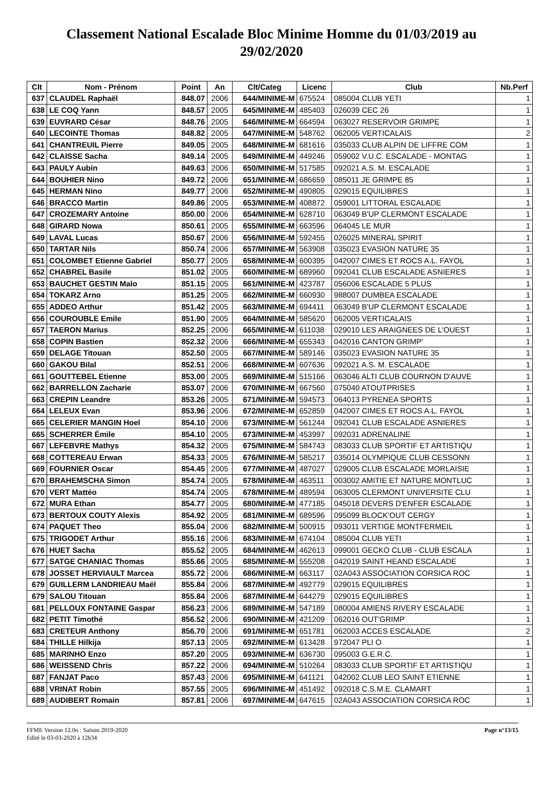Classement National Escalade Bloc Minime Homme du 01/03/2019 au 29/02/2020
| Clt | Nom - Prénom | Point | An | Clt/Categ | Licenc | Club | Nb.Perf |
| --- | --- | --- | --- | --- | --- | --- | --- |
| 637 | CLAUDEL Raphaël | 848.07 | 2006 | 644/MINIME-M | 675524 | 085004 CLUB YETI | 1 |
| 638 | LE COQ Yann | 848.57 | 2005 | 645/MINIME-M | 485403 | 026039 CEC 26 | 1 |
| 639 | EUVRARD César | 848.76 | 2005 | 646/MINIME-M | 664594 | 063027 RESERVOIR GRIMPE | 1 |
| 640 | LECOINTE Thomas | 848.82 | 2005 | 647/MINIME-M | 548762 | 062005 VERTICALAIS | 2 |
| 641 | CHANTREUIL Pierre | 849.05 | 2005 | 648/MINIME-M | 681616 | 035033 CLUB ALPIN DE LIFFRE COM | 1 |
| 642 | CLAISSE Sacha | 849.14 | 2005 | 649/MINIME-M | 449246 | 059002 V.U.C. ESCALADE - MONTAG | 1 |
| 643 | PAULY Aubin | 849.63 | 2006 | 650/MINIME-M | 517585 | 092021 A.S. M. ESCALADE | 1 |
| 644 | BOUHIER Nino | 849.72 | 2006 | 651/MINIME-M | 686659 | 085011 JE GRIMPE 85 | 1 |
| 645 | HERMAN Nino | 849.77 | 2006 | 652/MINIME-M | 490805 | 029015 EQUILIBRES | 1 |
| 646 | BRACCO Martin | 849.86 | 2005 | 653/MINIME-M | 408872 | 059001 LITTORAL ESCALADE | 1 |
| 647 | CROZEMARY Antoine | 850.00 | 2006 | 654/MINIME-M | 628710 | 063049 B'UP CLERMONT ESCALADE | 1 |
| 648 | GIRARD Nowa | 850.61 | 2005 | 655/MINIME-M | 663596 | 064045 LE MUR | 1 |
| 649 | LAVAL Lucas | 850.67 | 2006 | 656/MINIME-M | 592455 | 026025 MINERAL SPIRIT | 1 |
| 650 | TARTAR Nils | 850.74 | 2006 | 657/MINIME-M | 563908 | 035023 EVASION NATURE 35 | 1 |
| 651 | COLOMBET Etienne Gabriel | 850.77 | 2005 | 658/MINIME-M | 600395 | 042007 CIMES ET ROCS A.L. FAYOL | 1 |
| 652 | CHABREL Basile | 851.02 | 2005 | 660/MINIME-M | 689960 | 092041 CLUB ESCALADE ASNIERES | 1 |
| 653 | BAUCHET GESTIN Malo | 851.15 | 2005 | 661/MINIME-M | 423787 | 056006 ESCALADE 5 PLUS | 1 |
| 654 | TOKARZ Arno | 851.25 | 2005 | 662/MINIME-M | 660930 | 988007 DUMBEA ESCALADE | 1 |
| 655 | ADDEO Arthur | 851.42 | 2005 | 663/MINIME-M | 694411 | 063049 B'UP CLERMONT ESCALADE | 1 |
| 656 | COUROUBLE Emile | 851.90 | 2005 | 664/MINIME-M | 585620 | 062005 VERTICALAIS | 1 |
| 657 | TAERON Marius | 852.25 | 2006 | 665/MINIME-M | 611038 | 029010 LES ARAIGNEES DE L'OUEST | 1 |
| 658 | COPIN Bastien | 852.32 | 2006 | 666/MINIME-M | 655343 | 042016 CANTON GRIMP' | 1 |
| 659 | DELAGE Titouan | 852.50 | 2005 | 667/MINIME-M | 589146 | 035023 EVASION NATURE 35 | 1 |
| 660 | GAKOU Bilal | 852.51 | 2006 | 668/MINIME-M | 607636 | 092021 A.S. M. ESCALADE | 1 |
| 661 | GOUTTEBEL Etienne | 853.00 | 2005 | 669/MINIME-M | 515166 | 063046 ALTI CLUB COURNON D'AUVE | 1 |
| 662 | BARRELLON Zacharie | 853.07 | 2006 | 670/MINIME-M | 667560 | 075040 ATOUTPRISES | 1 |
| 663 | CREPIN Leandre | 853.26 | 2005 | 671/MINIME-M | 594573 | 064013 PYRENEA SPORTS | 1 |
| 664 | LELEUX Evan | 853.96 | 2006 | 672/MINIME-M | 652859 | 042007 CIMES ET ROCS A.L. FAYOL | 1 |
| 665 | CELERIER MANGIN Hoel | 854.10 | 2006 | 673/MINIME-M | 561244 | 092041 CLUB ESCALADE ASNIERES | 1 |
| 665 | SCHERRER Émile | 854.10 | 2005 | 673/MINIME-M | 453997 | 092031 ADRENALINE | 1 |
| 667 | LEFEBVRE Mathys | 854.32 | 2005 | 675/MINIME-M | 584743 | 083033 CLUB SPORTIF ET ARTISTIQU | 1 |
| 668 | COTTEREAU Erwan | 854.33 | 2005 | 676/MINIME-M | 585217 | 035014 OLYMPIQUE CLUB CESSONN | 1 |
| 669 | FOURNIER Oscar | 854.45 | 2005 | 677/MINIME-M | 487027 | 029005 CLUB ESCALADE MORLAISIE | 1 |
| 670 | BRAHEMSCHA Simon | 854.74 | 2005 | 678/MINIME-M | 463511 | 003002 AMITIE ET NATURE MONTLUC | 1 |
| 670 | VERT Mattéo | 854.74 | 2005 | 678/MINIME-M | 489594 | 063005 CLERMONT UNIVERSITE CLU | 1 |
| 672 | MURA Ethan | 854.77 | 2005 | 680/MINIME-M | 477185 | 045018 DEVERS D'ENFER ESCALADE | 1 |
| 673 | BERTOUX COUTY Alexis | 854.92 | 2005 | 681/MINIME-M | 689596 | 095099 BLOCK'OUT CERGY | 1 |
| 674 | PAQUET Theo | 855.04 | 2006 | 682/MINIME-M | 500915 | 093011 VERTIGE MONTFERMEIL | 1 |
| 675 | TRIGODET Arthur | 855.16 | 2006 | 683/MINIME-M | 674104 | 085004 CLUB YETI | 1 |
| 676 | HUET Sacha | 855.52 | 2005 | 684/MINIME-M | 462613 | 099001 GECKO CLUB - CLUB ESCALA | 1 |
| 677 | SATGE CHANIAC Thomas | 855.66 | 2005 | 685/MINIME-M | 555208 | 042019 SAINT HEAND ESCALADE | 1 |
| 678 | JOSSET HERVIAULT Marcea | 855.72 | 2006 | 686/MINIME-M | 663117 | 02A043 ASSOCIATION CORSICA ROC | 1 |
| 679 | GUILLERM LANDRIEAU Maël | 855.84 | 2006 | 687/MINIME-M | 492779 | 029015 EQUILIBRES | 1 |
| 679 | SALOU Titouan | 855.84 | 2006 | 687/MINIME-M | 644279 | 029015 EQUILIBRES | 1 |
| 681 | PELLOUX FONTAINE Gaspar | 856.23 | 2006 | 689/MINIME-M | 547189 | 080004 AMIENS RIVERY ESCALADE | 1 |
| 682 | PETIT Timothé | 856.52 | 2006 | 690/MINIME-M | 421209 | 062016 OUT'GRIMP | 1 |
| 683 | CRETEUR Anthony | 856.70 | 2006 | 691/MINIME-M | 651781 | 062003 ACCES ESCALADE | 2 |
| 684 | THILLE Hilkija | 857.13 | 2005 | 692/MINIME-M | 613428 | 972047 PLI O | 1 |
| 685 | MARINHO Enzo | 857.20 | 2005 | 693/MINIME-M | 636730 | 095003 G.E.R.C. | 1 |
| 686 | WEISSEND Chris | 857.22 | 2006 | 694/MINIME-M | 510264 | 083033 CLUB SPORTIF ET ARTISTIQU | 1 |
| 687 | FANJAT Paco | 857.43 | 2006 | 695/MINIME-M | 641121 | 042002 CLUB LEO SAINT ETIENNE | 1 |
| 688 | VRINAT Robin | 857.55 | 2005 | 696/MINIME-M | 451492 | 092018 C.S.M.E. CLAMART | 1 |
| 689 | AUDIBERT Romain | 857.81 | 2006 | 697/MINIME-M | 647615 | 02A043 ASSOCIATION CORSICA ROC | 1 |
FFME Version 12.0o : Saison 2019-2020
Edité le 03-03-2020 à 12h34
Page n°13/15